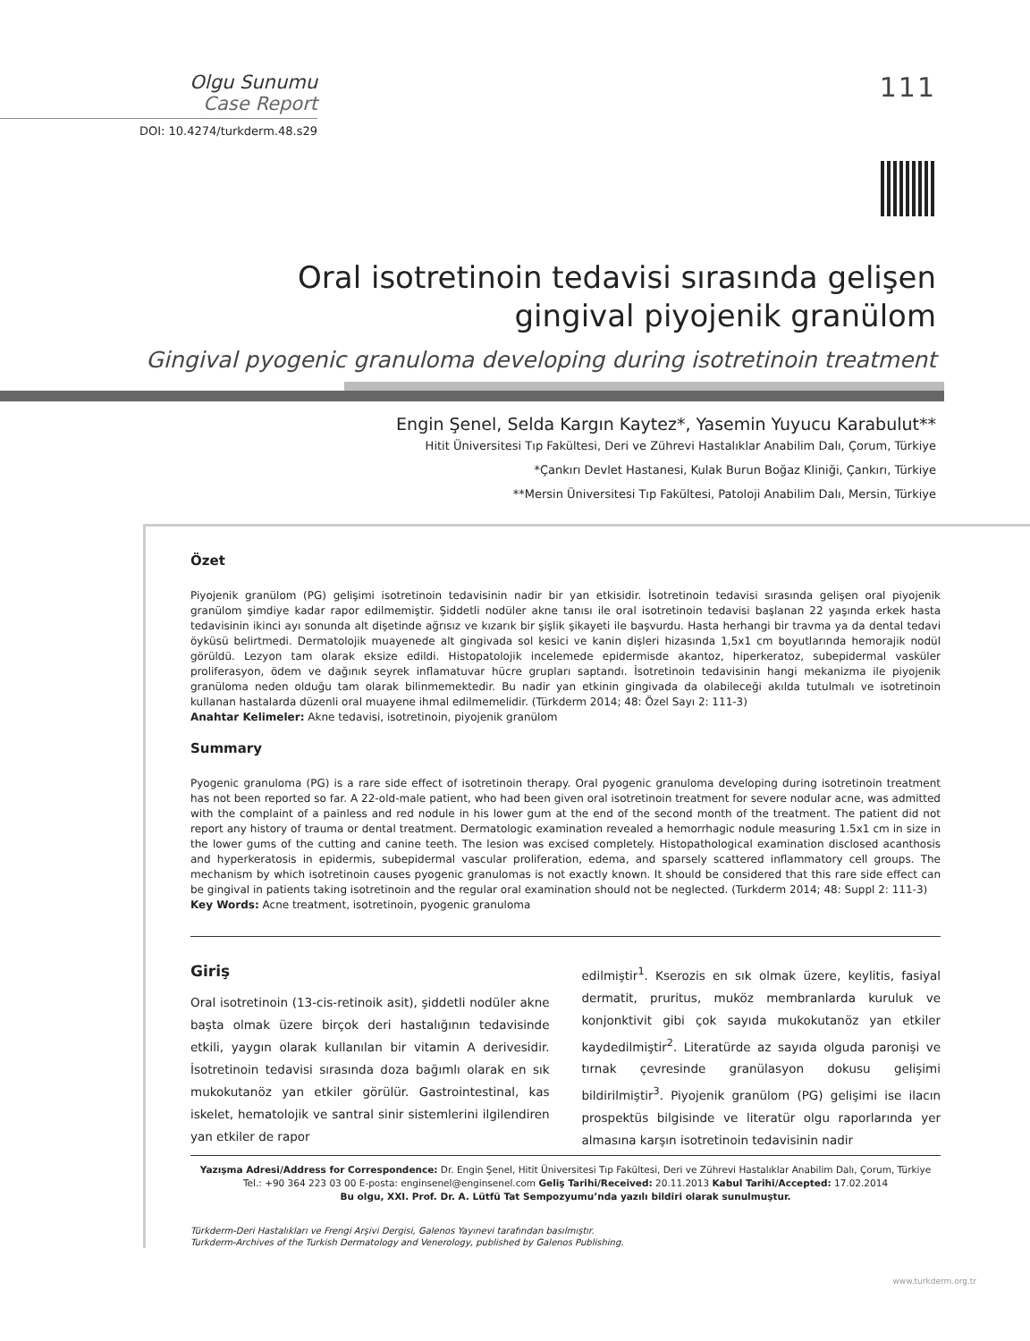Olgu Sunumu
Case Report
DOI: 10.4274/turkderm.48.s29
111
Oral isotretinoin tedavisi sırasında gelişen gingival piyojenik granülom
Gingival pyogenic granuloma developing during isotretinoin treatment
Engin Şenel, Selda Kargın Kaytez*, Yasemin Yuyucu Karabulut**
Hitit Üniversitesi Tıp Fakültesi, Deri ve Zührevi Hastalıklar Anabilim Dalı, Çorum, Türkiye
*Çankırı Devlet Hastanesi, Kulak Burun Boğaz Kliniği, Çankırı, Türkiye
**Mersin Üniversitesi Tıp Fakültesi, Patoloji Anabilim Dalı, Mersin, Türkiye
Özet
Piyojenik granülom (PG) gelişimi isotretinoin tedavisinin nadir bir yan etkisidir. İsotretinoin tedavisi sırasında gelişen oral piyojenik granülom şimdiye kadar rapor edilmemiştir. Şiddetli nodüler akne tanısı ile oral isotretinoin tedavisi başlanan 22 yaşında erkek hasta tedavisinin ikinci ayı sonunda alt dişetinde ağrısız ve kızarık bir şişlik şikayeti ile başvurdu. Hasta herhangi bir travma ya da dental tedavi öyküsü belirtmedi. Dermatolojik muayenede alt gingivada sol kesici ve kanin dişleri hizasında 1,5x1 cm boyutlarında hemorajik nodül görüldü. Lezyon tam olarak eksize edildi. Histopatolojik incelemede epidermisde akantoz, hiperkeratoz, subepidermal vasküler proliferasyon, ödem ve dağınık seyrek inflamatuvar hücre grupları saptandı. İsotretinoin tedavisinin hangi mekanizma ile piyojenik granüloma neden olduğu tam olarak bilinmemektedir. Bu nadir yan etkinin gingivada da olabileceği akılda tutulmalı ve isotretinoin kullanan hastalarda düzenli oral muayene ihmal edilmemelidir. (Türkderm 2014; 48: Özel Sayı 2: 111-3)
Anahtar Kelimeler: Akne tedavisi, isotretinoin, piyojenik granülom
Summary
Pyogenic granuloma (PG) is a rare side effect of isotretinoin therapy. Oral pyogenic granuloma developing during isotretinoin treatment has not been reported so far. A 22-old-male patient, who had been given oral isotretinoin treatment for severe nodular acne, was admitted with the complaint of a painless and red nodule in his lower gum at the end of the second month of the treatment. The patient did not report any history of trauma or dental treatment. Dermatologic examination revealed a hemorrhagic nodule measuring 1.5x1 cm in size in the lower gums of the cutting and canine teeth. The lesion was excised completely. Histopathological examination disclosed acanthosis and hyperkeratosis in epidermis, subepidermal vascular proliferation, edema, and sparsely scattered inflammatory cell groups. The mechanism by which isotretinoin causes pyogenic granulomas is not exactly known. It should be considered that this rare side effect can be gingival in patients taking isotretinoin and the regular oral examination should not be neglected. (Turkderm 2014; 48: Suppl 2: 111-3)
Key Words: Acne treatment, isotretinoin, pyogenic granuloma
Giriş
Oral isotretinoin (13-cis-retinoik asit), şiddetli nodüler akne başta olmak üzere birçok deri hastalığının tedavisinde etkili, yaygın olarak kullanılan bir vitamin A derivesidir. İsotretinoin tedavisi sırasında doza bağımlı olarak en sık mukokutanöz yan etkiler görülür. Gastrointestinal, kas iskelet, hematolojik ve santral sinir sistemlerini ilgilendiren yan etkiler de rapor
edilmiştir<sup>1</sup>. Kserozis en sık olmak üzere, keylitis, fasiyal dermatit, pruritus, muköz membranlarda kuruluk ve konjonktivit gibi çok sayıda mukokutanöz yan etkiler kaydedilmiştir<sup>2</sup>. Literatürde az sayıda olguda paronişi ve tırnak çevresinde granülasyon dokusu gelişimi bildirilmiştir<sup>3</sup>. Piyojenik granülom (PG) gelişimi ise ilacın prospektüs bilgisinde ve literatür olgu raporlarında yer almasına karşın isotretinoin tedavisinin nadir
Yazışma Adresi/Address for Correspondence: Dr. Engin Şenel, Hitit Üniversitesi Tıp Fakültesi, Deri ve Zührevi Hastalıklar Anabilim Dalı, Çorum, Türkiye
Tel.: +90 364 223 03 00 E-posta: enginsenel@enginsenel.com Geliş Tarihi/Received: 20.11.2013 Kabul Tarihi/Accepted: 17.02.2014
Bu olgu, XXI. Prof. Dr. A. Lütfü Tat Sempozyumu’nda yazılı bildiri olarak sunulmuştur.
Türkderm-Deri Hastalıkları ve Frengi Arşivi Dergisi, Galenos Yayınevi tarafından basılmıştır.
Turkderm-Archives of the Turkish Dermatology and Venerology, published by Galenos Publishing.
www.turkderm.org.tr